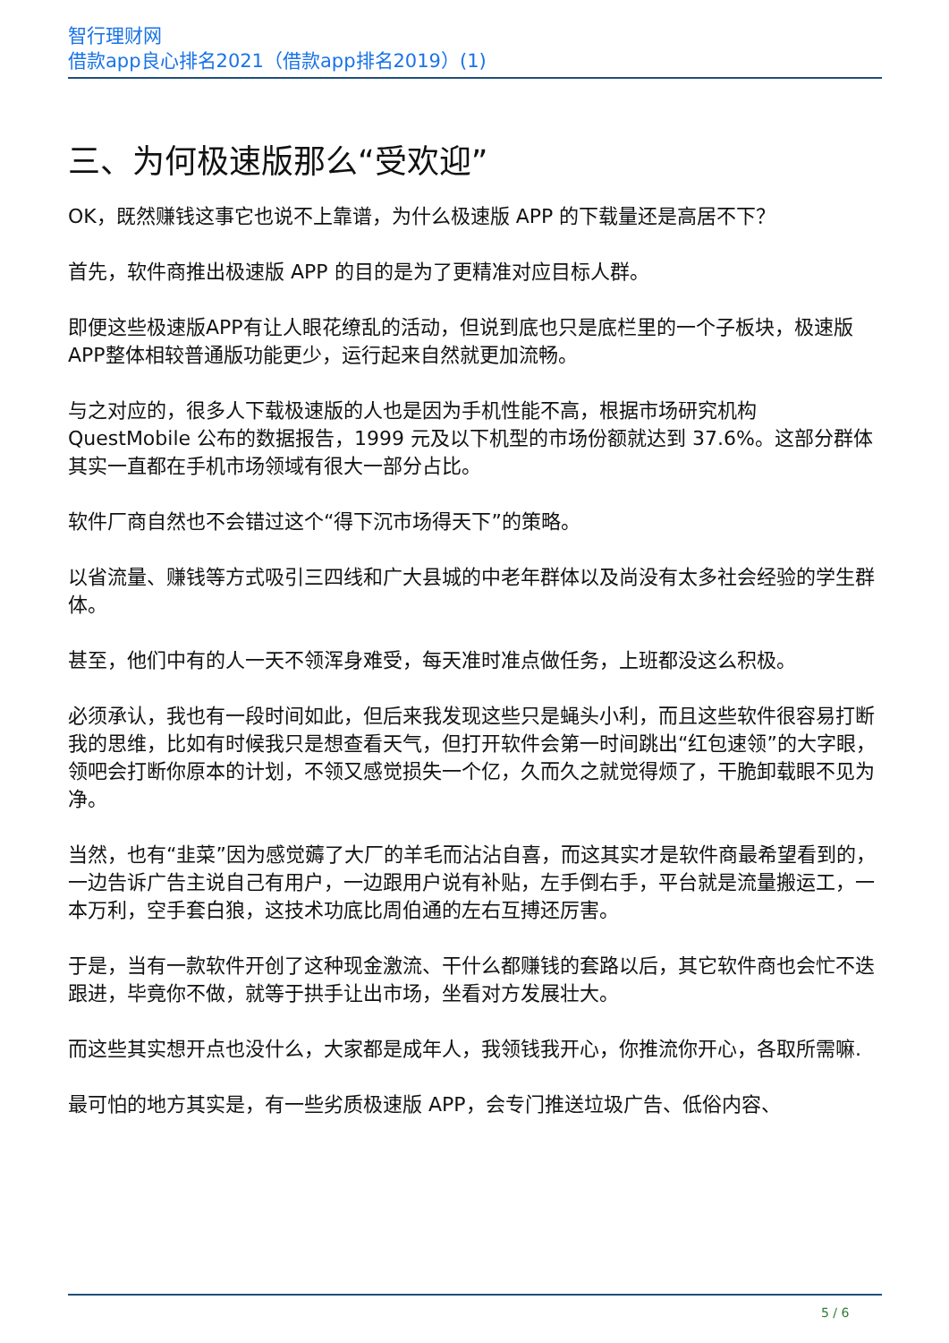智行理财网
借款app良心排名2021（借款app排名2019）(1)
三、为何极速版那么“受欢迎”
OK，既然赚钱这事它也说不上靠谱，为什么极速版 APP 的下载量还是高居不下？
首先，软件商推出极速版 APP 的目的是为了更精准对应目标人群。
即便这些极速版APP有让人眼花缭乱的活动，但说到底也只是底栏里的一个子板块，极速版APP整体相较普通版功能更少，运行起来自然就更加流畅。
与之对应的，很多人下载极速版的人也是因为手机性能不高，根据市场研究机构 QuestMobile 公布的数据报告，1999 元及以下机型的市场份额就达到 37.6%。这部分群体其实一直都在手机市场领域有很大一部分占比。
软件厂商自然也不会错过这个“得下沉市场得天下”的策略。
以省流量、赚钱等方式吸引三四线和广大县城的中老年群体以及尚没有太多社会经验的学生群体。
甚至，他们中有的人一天不领浑身难受，每天准时准点做任务，上班都没这么积极。
必须承认，我也有一段时间如此，但后来我发现这些只是蝇头小利，而且这些软件很容易打断我的思维，比如有时候我只是想查看天气，但打开软件会第一时间跳出“红包速领”的大字眼，领吧会打断你原本的计划，不领又感觉损失一个亿，久而久之就觉得烦了，干脆卸载眼不见为净。
当然，也有“韭菜”因为感觉薅了大厂的羊毛而沾沾自喜，而这其实才是软件商最希望看到的，一边告诉广告主说自己有用户，一边跟用户说有补贴，左手倒右手，平台就是流量搬运工，一本万利，空手套白狼，这技术功底比周伯通的左右互搏还厉害。
于是，当有一款软件开创了这种现金激流、干什么都赚钱的套路以后，其它软件商也会忙不迭跟进，毕竟你不做，就等于拱手让出市场，坐看对方发展壮大。
而这些其实想开点也没什么，大家都是成年人，我领钱我开心，你推流你开心，各取所需嘛.
最可怕的地方其实是，有一些劣质极速版 APP，会专门推送垃圾广告、低俗内容、
5 / 6